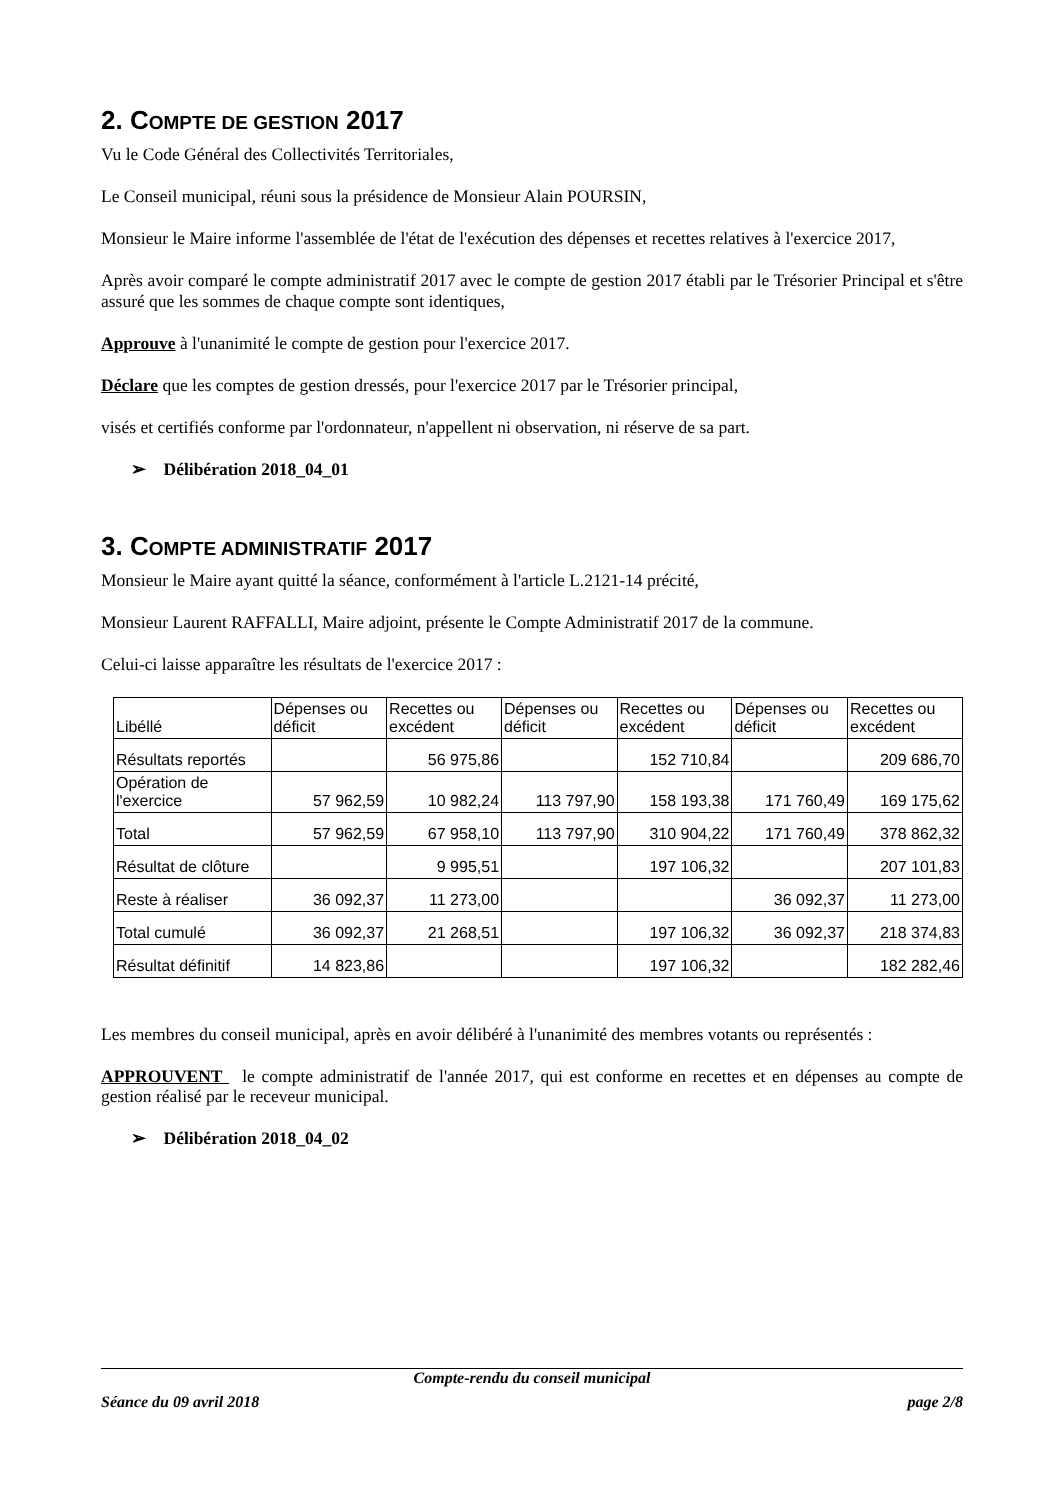2. COMPTE DE GESTION 2017
Vu le Code Général des Collectivités Territoriales,
Le Conseil municipal, réuni sous la présidence de Monsieur Alain POURSIN,
Monsieur le Maire informe l'assemblée de l'état de l'exécution des dépenses et recettes relatives à l'exercice 2017,
Après avoir comparé le compte administratif 2017 avec le compte de gestion 2017 établi par le Trésorier Principal et s'être assuré que les sommes de chaque compte sont identiques,
Approuve à l'unanimité le compte de gestion pour l'exercice 2017.
Déclare que les comptes de gestion dressés, pour l'exercice 2017 par le Trésorier principal,
visés et certifiés conforme par l'ordonnateur, n'appellent ni observation, ni réserve de sa part.
➢ Délibération 2018_04_01
3. COMPTE ADMINISTRATIF 2017
Monsieur le Maire ayant quitté la séance, conformément à l'article L.2121-14 précité,
Monsieur Laurent RAFFALLI, Maire adjoint, présente le Compte Administratif 2017 de la commune.
Celui-ci laisse apparaître les résultats de l'exercice 2017 :
| Libéllé | Dépenses ou déficit | Recettes ou excédent | Dépenses ou déficit | Recettes ou excédent | Dépenses ou déficit | Recettes ou excédent |
| Résultats reportés | | 56 975,86 | | 152 710,84 | | 209 686,70 |
| Opération de l'exercice | 57 962,59 | 10 982,24 | 113 797,90 | 158 193,38 | 171 760,49 | 169 175,62 |
| Total | 57 962,59 | 67 958,10 | 113 797,90 | 310 904,22 | 171 760,49 | 378 862,32 |
| Résultat de clôture | | 9 995,51 | | 197 106,32 | | 207 101,83 |
| Reste à réaliser | 36 092,37 | 11 273,00 | | | 36 092,37 | 11 273,00 |
| Total cumulé | 36 092,37 | 21 268,51 | | 197 106,32 | 36 092,37 | 218 374,83 |
| Résultat définitif | 14 823,86 | | | 197 106,32 | | 182 282,46 |
Les membres du conseil municipal, après en avoir délibéré à l'unanimité des membres votants ou représentés :
APPROUVENT le compte administratif de l'année 2017, qui est conforme en recettes et en dépenses au compte de gestion réalisé par le receveur municipal.
➢ Délibération 2018_04_02
Compte-rendu du conseil municipal
Séance du 09 avril 2018 page 2/8